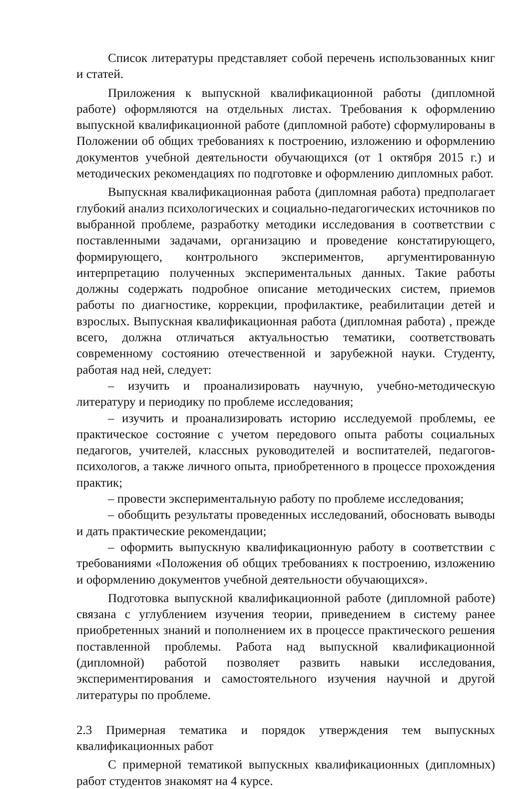Список литературы представляет собой перечень использованных книг и статей.
Приложения к выпускной квалификационной работы (дипломной работе) оформляются на отдельных листах. Требования к оформлению выпускной квалификационной работе (дипломной работе) сформулированы в Положении об общих требованиях к построению, изложению и оформлению документов учебной деятельности обучающихся (от 1 октября 2015 г.) и методических рекомендациях по подготовке и оформлению дипломных работ.
Выпускная квалификационная работа (дипломная работа) предполагает глубокий анализ психологических и социально-педагогических источников по выбранной проблеме, разработку методики исследования в соответствии с поставленными задачами, организацию и проведение констатирующего, формирующего, контрольного экспериментов, аргументированную интерпретацию полученных экспериментальных данных. Такие работы должны содержать подробное описание методических систем, приемов работы по диагностике, коррекции, профилактике, реабилитации детей и взрослых. Выпускная квалификационная работа (дипломная работа) , прежде всего, должна отличаться актуальностью тематики, соответствовать современному состоянию отечественной и зарубежной науки. Студенту, работая над ней, следует:
– изучить и проанализировать научную, учебно-методическую литературу и периодику по проблеме исследования;
– изучить и проанализировать историю исследуемой проблемы, ее практическое состояние с учетом передового опыта работы социальных педагогов, учителей, классных руководителей и воспитателей, педагогов-психологов, а также личного опыта, приобретенного в процессе прохождения практик;
– провести экспериментальную работу по проблеме исследования;
– обобщить результаты проведенных исследований, обосновать выводы и дать практические рекомендации;
– оформить выпускную квалификационную работу в соответствии с требованиями «Положения об общих требованиях к построению, изложению и оформлению документов учебной деятельности обучающихся».
Подготовка выпускной квалификационной работе (дипломной работе) связана с углублением изучения теории, приведением в систему ранее приобретенных знаний и пополнением их в процессе практического решения поставленной проблемы. Работа над выпускной квалификационной (дипломной) работой позволяет развить навыки исследования, экспериментирования и самостоятельного изучения научной и другой литературы по проблеме.
2.3 Примерная тематика и порядок утверждения тем выпускных квалификационных работ
С примерной тематикой выпускных квалификационных (дипломных) работ студентов знакомят на 4 курсе.